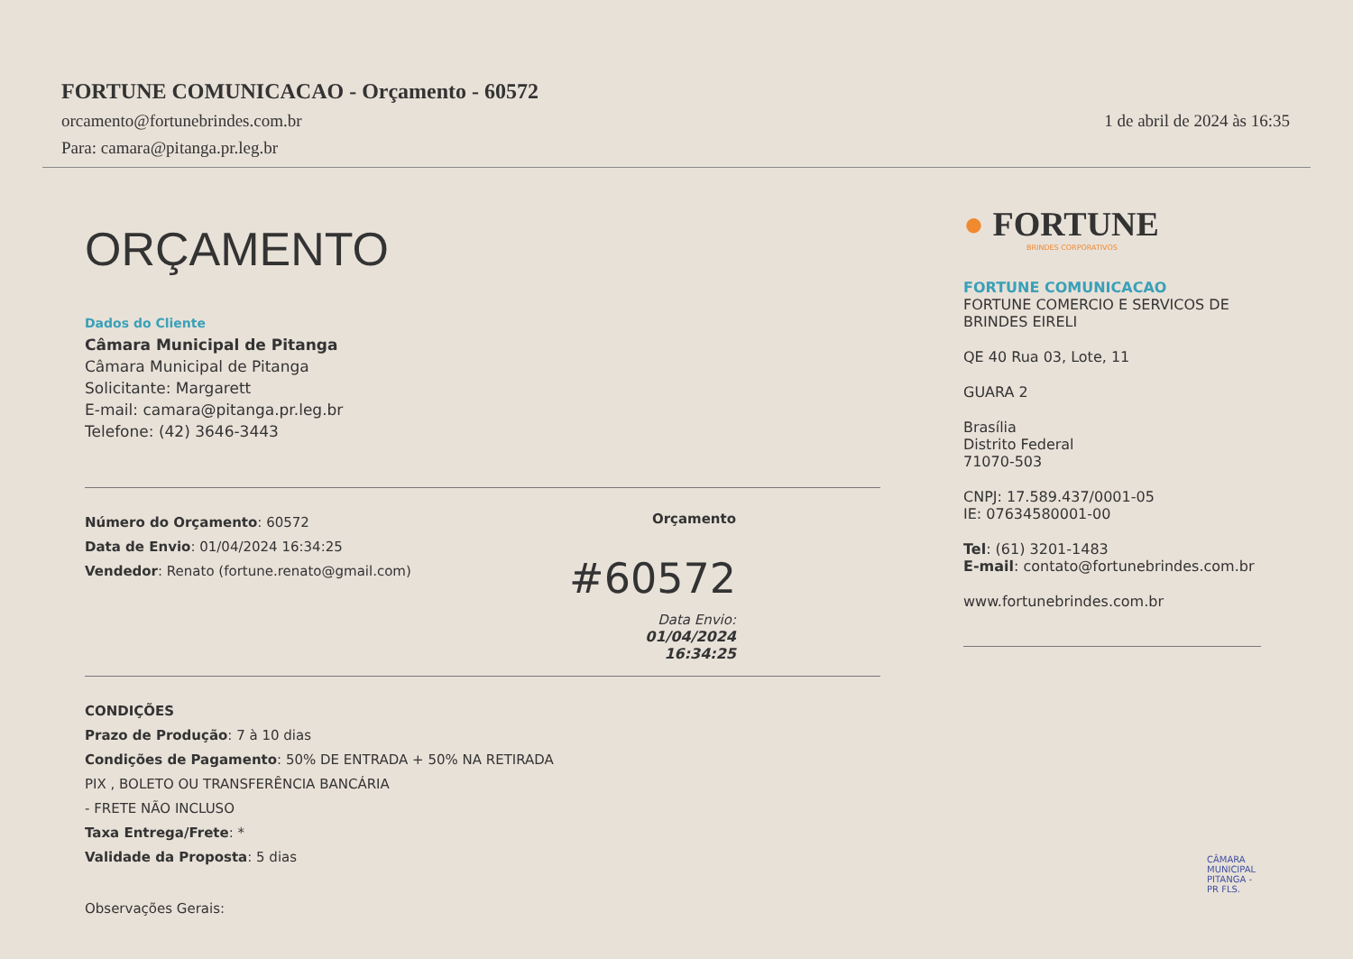FORTUNE COMUNICACAO - Orçamento - 60572
orcamento@fortunebrindes.com.br 1 de abril de 2024 às 16:35
Para: camara@pitanga.pr.leg.br
ORÇAMENTO
Dados do Cliente
Câmara Municipal de Pitanga
Câmara Municipal de Pitanga
Solicitante: Margarett
E-mail: camara@pitanga.pr.leg.br
Telefone: (42) 3646-3443
Número do Orçamento: 60572
Data de Envio: 01/04/2024 16:34:25
Vendedor: Renato (fortune.renato@gmail.com)
Orçamento
#60572
Data Envio:
01/04/2024
16:34:25
CONDIÇÕES
Prazo de Produção: 7 à 10 dias
Condições de Pagamento: 50% DE ENTRADA + 50% NA RETIRADA
PIX , BOLETO OU TRANSFERÊNCIA BANCÁRIA
- FRETE NÃO INCLUSO
Taxa Entrega/Frete: *
Validade da Proposta: 5 dias
Observações Gerais:
● FORTUNE
BRINDES CORPORATIVOS
FORTUNE COMUNICACAO
FORTUNE COMERCIO E SERVICOS DE BRINDES EIRELI
QE 40 Rua 03, Lote, 11
GUARA 2
Brasília
Distrito Federal
71070-503
CNPJ: 17.589.437/0001-05
IE: 07634580001-00
Tel: (61) 3201-1483
E-mail: contato@fortunebrindes.com.br
www.fortunebrindes.com.br
CÂMARA MUNICIPAL PITANGA - PR FLS.